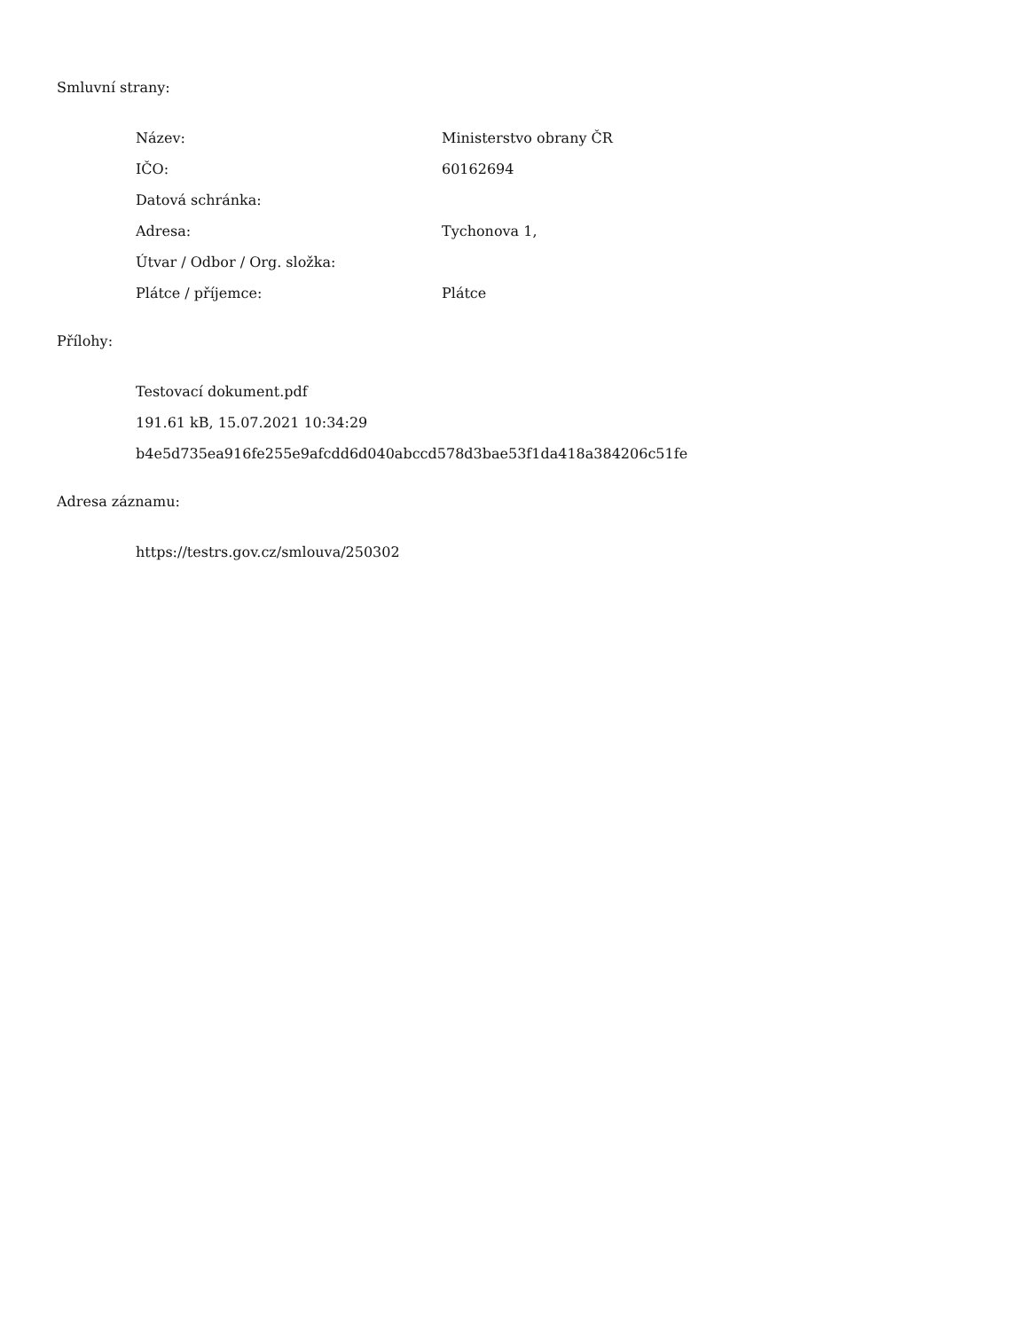Smluvní strany:
| Název: | Ministerstvo obrany ČR |
| IČO: | 60162694 |
| Datová schránka: | |
| Adresa: | Tychonova 1, |
| Útvar / Odbor / Org. složka: | |
| Plátce / příjemce: | Plátce |
Přílohy:
Testovací dokument.pdf
191.61 kB, 15.07.2021 10:34:29
b4e5d735ea916fe255e9afcdd6d040abccd578d3bae53f1da418a384206c51fe
Adresa záznamu:
https://testrs.gov.cz/smlouva/250302